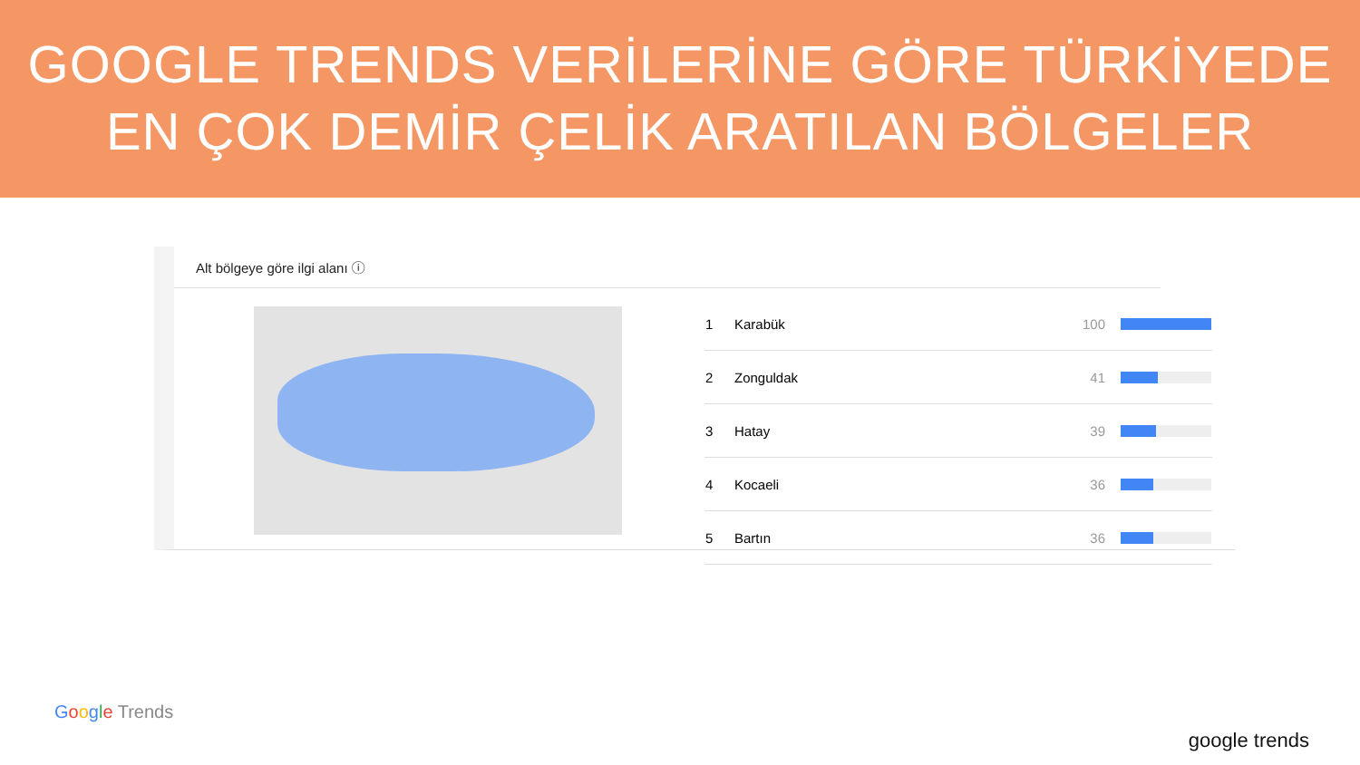GOOGLE TRENDS VERİLERİNE GÖRE TÜRKİYEDE
EN ÇOK DEMİR ÇELİK ARATILAN BÖLGELER
Alt bölgeye göre ilgi alanı ⓘ
| 1 | Karabük | 100 | |
| 2 | Zonguldak | 41 | |
| 3 | Hatay | 39 | |
| 4 | Kocaeli | 36 | |
| 5 | Bartın | 36 | |
Google Trends
google trends